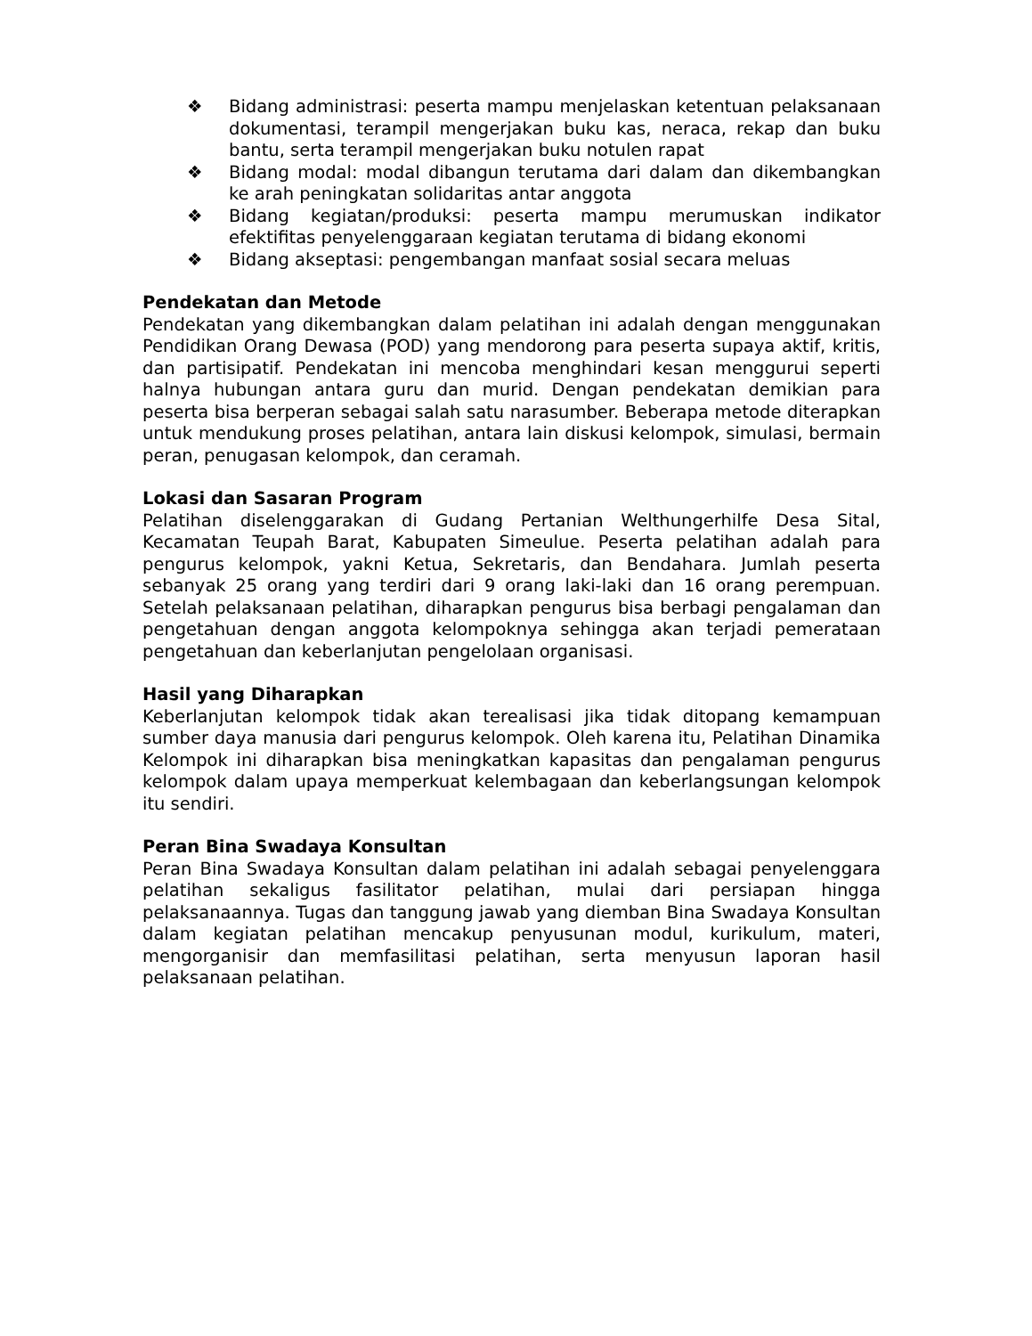❖ Bidang administrasi: peserta mampu menjelaskan ketentuan pelaksanaan dokumentasi, terampil mengerjakan buku kas, neraca, rekap dan buku bantu, serta terampil mengerjakan buku notulen rapat
❖ Bidang modal: modal dibangun terutama dari dalam dan dikembangkan ke arah peningkatan solidaritas antar anggota
❖ Bidang kegiatan/produksi: peserta mampu merumuskan indikator efektifitas penyelenggaraan kegiatan terutama di bidang ekonomi
❖ Bidang akseptasi: pengembangan manfaat sosial secara meluas
Pendekatan dan Metode
Pendekatan yang dikembangkan dalam pelatihan ini adalah dengan menggunakan Pendidikan Orang Dewasa (POD) yang mendorong para peserta supaya aktif, kritis, dan partisipatif. Pendekatan ini mencoba menghindari kesan menggurui seperti halnya hubungan antara guru dan murid. Dengan pendekatan demikian para peserta bisa berperan sebagai salah satu narasumber. Beberapa metode diterapkan untuk mendukung proses pelatihan, antara lain diskusi kelompok, simulasi, bermain peran, penugasan kelompok, dan ceramah.
Lokasi dan Sasaran Program
Pelatihan diselenggarakan di Gudang Pertanian Welthungerhilfe Desa Sital, Kecamatan Teupah Barat, Kabupaten Simeulue. Peserta pelatihan adalah para pengurus kelompok, yakni Ketua, Sekretaris, dan Bendahara. Jumlah peserta sebanyak 25 orang yang terdiri dari 9 orang laki-laki dan 16 orang perempuan. Setelah pelaksanaan pelatihan, diharapkan pengurus bisa berbagi pengalaman dan pengetahuan dengan anggota kelompoknya sehingga akan terjadi pemerataan pengetahuan dan keberlanjutan pengelolaan organisasi.
Hasil yang Diharapkan
Keberlanjutan kelompok tidak akan terealisasi jika tidak ditopang kemampuan sumber daya manusia dari pengurus kelompok. Oleh karena itu, Pelatihan Dinamika Kelompok ini diharapkan bisa meningkatkan kapasitas dan pengalaman pengurus kelompok dalam upaya memperkuat kelembagaan dan keberlangsungan kelompok itu sendiri.
Peran Bina Swadaya Konsultan
Peran Bina Swadaya Konsultan dalam pelatihan ini adalah sebagai penyelenggara pelatihan sekaligus fasilitator pelatihan, mulai dari persiapan hingga pelaksanaannya. Tugas dan tanggung jawab yang diemban Bina Swadaya Konsultan dalam kegiatan pelatihan mencakup penyusunan modul, kurikulum, materi, mengorganisir dan memfasilitasi pelatihan, serta menyusun laporan hasil pelaksanaan pelatihan.